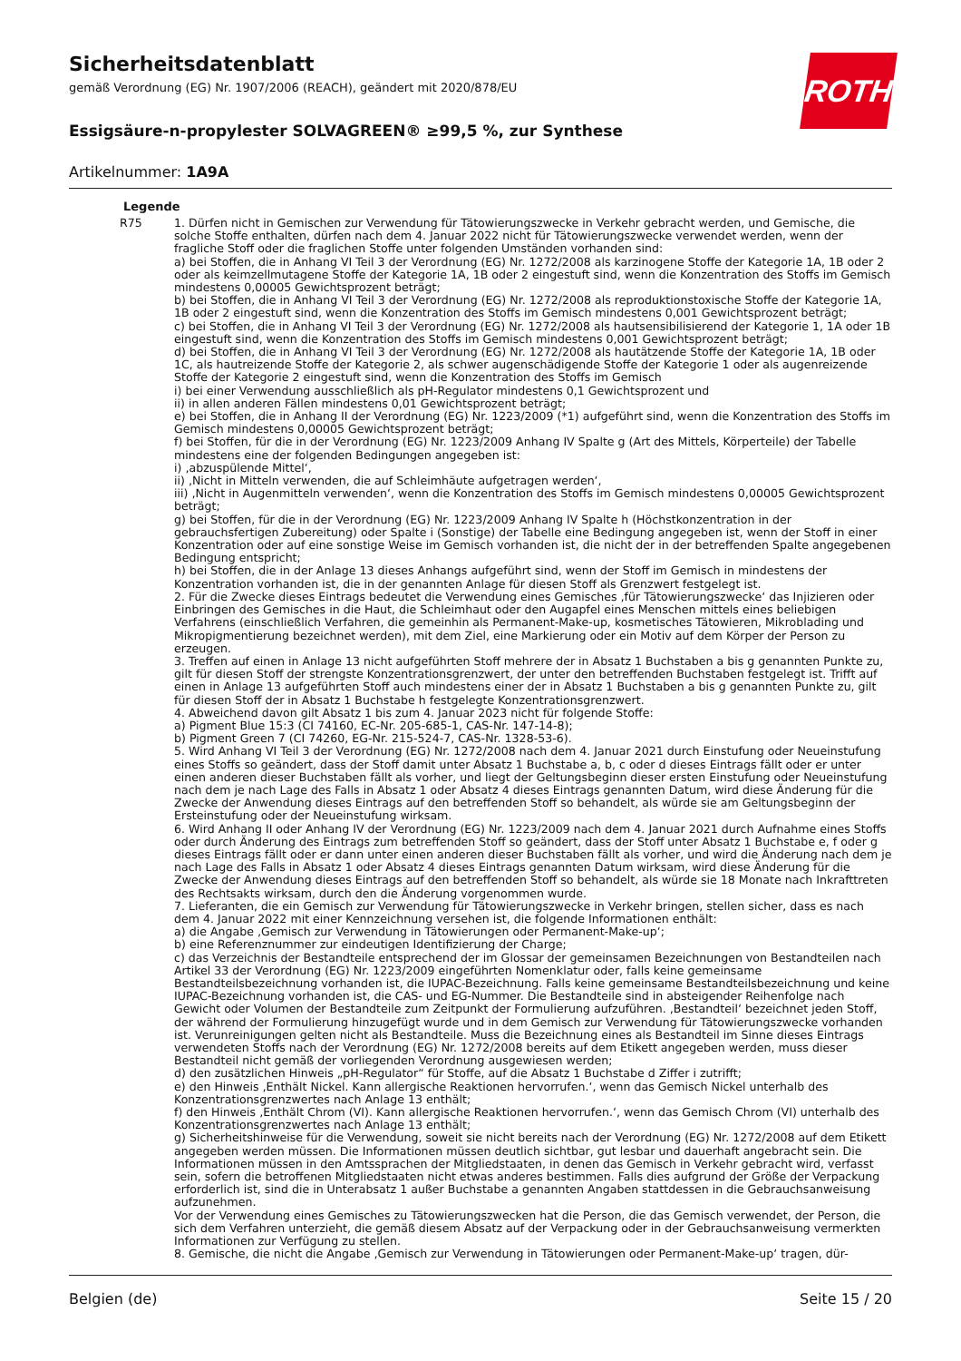ROTH
Sicherheitsdatenblatt
gemäß Verordnung (EG) Nr. 1907/2006 (REACH), geändert mit 2020/878/EU
Essigsäure-n-propylester SOLVAGREEN® ≥99,5 %, zur Synthese
Artikelnummer: 1A9A
Legende
| R75 | 1. Dürfen nicht in Gemischen zur Verwendung für Tätowierungszwecke in Verkehr gebracht werden, und Gemische, die solche Stoffe enthalten, dürfen nach dem 4. Januar 2022 nicht für Tätowierungszwecke verwendet werden, wenn der fragliche Stoff oder die fraglichen Stoffe unter folgenden Umständen vorhanden sind: a) bei Stoffen, die in Anhang VI Teil 3 der Verordnung (EG) Nr. 1272/2008 als karzinogene Stoffe der Kategorie 1A, 1B oder 2 oder als keimzellmutagene Stoffe der Kategorie 1A, 1B oder 2 eingestuft sind, wenn die Konzentration des Stoffs im Gemisch mindestens 0,00005 Gewichtsprozent beträgt; b) bei Stoffen, die in Anhang VI Teil 3 der Verordnung (EG) Nr. 1272/2008 als reproduktionstoxische Stoffe der Kategorie 1A, 1B oder 2 eingestuft sind, wenn die Konzentration des Stoffs im Gemisch mindestens 0,001 Gewichtsprozent beträgt; c) bei Stoffen, die in Anhang VI Teil 3 der Verordnung (EG) Nr. 1272/2008 als hautsensibilisierend der Kategorie 1, 1A oder 1B eingestuft sind, wenn die Konzentration des Stoffs im Gemisch mindestens 0,001 Gewichtsprozent beträgt; d) bei Stoffen, die in Anhang VI Teil 3 der Verordnung (EG) Nr. 1272/2008 als hautätzende Stoffe der Kategorie 1A, 1B oder 1C, als hautreizende Stoffe der Kategorie 2, als schwer augenschädigende Stoffe der Kategorie 1 oder als augenreizende Stoffe der Kategorie 2 eingestuft sind, wenn die Konzentration des Stoffs im Gemisch i) bei einer Verwendung ausschließlich als pH-Regulator mindestens 0,1 Gewichtsprozent und ii) in allen anderen Fällen mindestens 0,01 Gewichtsprozent beträgt; e) bei Stoffen, die in Anhang II der Verordnung (EG) Nr. 1223/2009 (*1) aufgeführt sind, wenn die Konzentration des Stoffs im Gemisch mindestens 0,00005 Gewichtsprozent beträgt; f) bei Stoffen, für die in der Verordnung (EG) Nr. 1223/2009 Anhang IV Spalte g (Art des Mittels, Körperteile) der Tabelle mindestens eine der folgenden Bedingungen angegeben ist: i) ‚abzuspülende Mittel‘, ii) ‚Nicht in Mitteln verwenden, die auf Schleimhäute aufgetragen werden‘, iii) ‚Nicht in Augenmitteln verwenden‘, wenn die Konzentration des Stoffs im Gemisch mindestens 0,00005 Gewichtsprozent beträgt; g) bei Stoffen, für die in der Verordnung (EG) Nr. 1223/2009 Anhang IV Spalte h (Höchstkonzentration in der gebrauchsfertigen Zubereitung) oder Spalte i (Sonstige) der Tabelle eine Bedingung angegeben ist, wenn der Stoff in einer Konzentration oder auf eine sonstige Weise im Gemisch vorhanden ist, die nicht der in der betreffenden Spalte angegebenen Bedingung entspricht; h) bei Stoffen, die in der Anlage 13 dieses Anhangs aufgeführt sind, wenn der Stoff im Gemisch in mindestens der Konzentration vorhanden ist, die in der genannten Anlage für diesen Stoff als Grenzwert festgelegt ist. 2. Für die Zwecke dieses Eintrags bedeutet die Verwendung eines Gemisches ‚für Tätowierungszwecke‘ das Injizieren oder Einbringen des Gemisches in die Haut, die Schleimhaut oder den Augapfel eines Menschen mittels eines beliebigen Verfahrens (einschließlich Verfahren, die gemeinhin als Permanent-Make-up, kosmetisches Tätowieren, Mikroblading und Mikropigmentierung bezeichnet werden), mit dem Ziel, eine Markierung oder ein Motiv auf dem Körper der Person zu erzeugen. 3. Treffen auf einen in Anlage 13 nicht aufgeführten Stoff mehrere der in Absatz 1 Buchstaben a bis g genannten Punkte zu, gilt für diesen Stoff der strengste Konzentrationsgrenzwert, der unter den betreffenden Buchstaben festgelegt ist. Trifft auf einen in Anlage 13 aufgeführten Stoff auch mindestens einer der in Absatz 1 Buchstaben a bis g genannten Punkte zu, gilt für diesen Stoff der in Absatz 1 Buchstabe h festgelegte Konzentrationsgrenzwert. 4. Abweichend davon gilt Absatz 1 bis zum 4. Januar 2023 nicht für folgende Stoffe: a) Pigment Blue 15:3 (CI 74160, EC-Nr. 205-685-1, CAS-Nr. 147-14-8); b) Pigment Green 7 (CI 74260, EG-Nr. 215-524-7, CAS-Nr. 1328-53-6). 5. Wird Anhang VI Teil 3 der Verordnung (EG) Nr. 1272/2008 nach dem 4. Januar 2021 durch Einstufung oder Neueinstufung eines Stoffs so geändert, dass der Stoff damit unter Absatz 1 Buchstabe a, b, c oder d dieses Eintrags fällt oder er unter einen anderen dieser Buchstaben fällt als vorher, und liegt der Geltungsbeginn dieser ersten Einstufung oder Neueinstufung nach dem je nach Lage des Falls in Absatz 1 oder Absatz 4 dieses Eintrags genannten Datum, wird diese Änderung für die Zwecke der Anwendung dieses Eintrags auf den betreffenden Stoff so behandelt, als würde sie am Geltungsbeginn der Ersteinstufung oder der Neueinstufung wirksam. 6. Wird Anhang II oder Anhang IV der Verordnung (EG) Nr. 1223/2009 nach dem 4. Januar 2021 durch Aufnahme eines Stoffs oder durch Änderung des Eintrags zum betreffenden Stoff so geändert, dass der Stoff unter Absatz 1 Buchstabe e, f oder g dieses Eintrags fällt oder er dann unter einen anderen dieser Buchstaben fällt als vorher, und wird die Änderung nach dem je nach Lage des Falls in Absatz 1 oder Absatz 4 dieses Eintrags genannten Datum wirksam, wird diese Änderung für die Zwecke der Anwendung dieses Eintrags auf den betreffenden Stoff so behandelt, als würde sie 18 Monate nach Inkrafttreten des Rechtsakts wirksam, durch den die Änderung vorgenommen wurde. 7. Lieferanten, die ein Gemisch zur Verwendung für Tätowierungszwecke in Verkehr bringen, stellen sicher, dass es nach dem 4. Januar 2022 mit einer Kennzeichnung versehen ist, die folgende Informationen enthält: a) die Angabe ‚Gemisch zur Verwendung in Tätowierungen oder Permanent-Make-up‘; b) eine Referenznummer zur eindeutigen Identifizierung der Charge; c) das Verzeichnis der Bestandteile entsprechend der im Glossar der gemeinsamen Bezeichnungen von Bestandteilen nach Artikel 33 der Verordnung (EG) Nr. 1223/2009 eingeführten Nomenklatur oder, falls keine gemeinsame Bestandteilsbezeichnung vorhanden ist, die IUPAC-Bezeichnung. Falls keine gemeinsame Bestandteilsbezeichnung und keine IUPAC-Bezeichnung vorhanden ist, die CAS- und EG-Nummer. Die Bestandteile sind in absteigender Reihenfolge nach Gewicht oder Volumen der Bestandteile zum Zeitpunkt der Formulierung aufzuführen. ‚Bestandteil‘ bezeichnet jeden Stoff, der während der Formulierung hinzugefügt wurde und in dem Gemisch zur Verwendung für Tätowierungszwecke vorhanden ist. Verunreinigungen gelten nicht als Bestandteile. Muss die Bezeichnung eines als Bestandteil im Sinne dieses Eintrags verwendeten Stoffs nach der Verordnung (EG) Nr. 1272/2008 bereits auf dem Etikett angegeben werden, muss dieser Bestandteil nicht gemäß der vorliegenden Verordnung ausgewiesen werden; d) den zusätzlichen Hinweis „pH-Regulator“ für Stoffe, auf die Absatz 1 Buchstabe d Ziffer i zutrifft; e) den Hinweis ‚Enthält Nickel. Kann allergische Reaktionen hervorrufen.‘, wenn das Gemisch Nickel unterhalb des Konzentrationsgrenzwertes nach Anlage 13 enthält; f) den Hinweis ‚Enthält Chrom (VI). Kann allergische Reaktionen hervorrufen.‘, wenn das Gemisch Chrom (VI) unterhalb des Konzentrationsgrenzwertes nach Anlage 13 enthält; g) Sicherheitshinweise für die Verwendung, soweit sie nicht bereits nach der Verordnung (EG) Nr. 1272/2008 auf dem Etikett angegeben werden müssen. Die Informationen müssen deutlich sichtbar, gut lesbar und dauerhaft angebracht sein. Die Informationen müssen in den Amtssprachen der Mitgliedstaaten, in denen das Gemisch in Verkehr gebracht wird, verfasst sein, sofern die betroffenen Mitgliedstaaten nicht etwas anderes bestimmen. Falls dies aufgrund der Größe der Verpackung erforderlich ist, sind die in Unterabsatz 1 außer Buchstabe a genannten Angaben stattdessen in die Gebrauchsanweisung aufzunehmen. Vor der Verwendung eines Gemisches zu Tätowierungszwecken hat die Person, die das Gemisch verwendet, der Person, die sich dem Verfahren unterzieht, die gemäß diesem Absatz auf der Verpackung oder in der Gebrauchsanweisung vermerkten Informationen zur Verfügung zu stellen. 8. Gemische, die nicht die Angabe ‚Gemisch zur Verwendung in Tätowierungen oder Permanent-Make-up‘ tragen, dür- |
Belgien (de) Seite 15 / 20